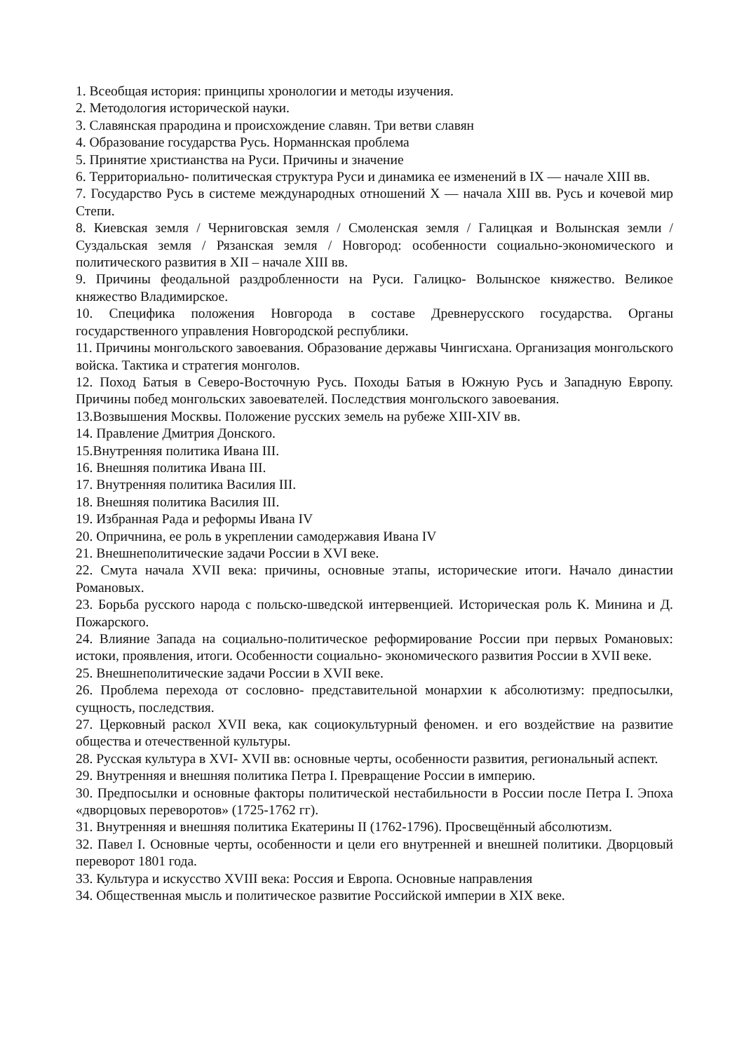1. Всеобщая история: принципы хронологии и методы изучения.
2. Методология исторической науки.
3. Славянская прародина и происхождение славян. Три ветви славян
4. Образование государства Русь. Норманнская проблема
5. Принятие христианства на Руси. Причины и значение
6. Территориально- политическая структура Руси и динамика ее изменений в IX — начале XIII вв.
7. Государство Русь в системе международных отношений X — начала XIII вв. Русь и кочевой мир Степи.
8. Киевская земля / Черниговская земля / Смоленская земля / Галицкая и Волынская земли / Суздальская земля / Рязанская земля / Новгород: особенности социально-экономического и политического развития в XII – начале XIII вв.
9. Причины феодальной раздробленности на Руси. Галицко- Волынское княжество. Великое княжество Владимирское.
10. Специфика положения Новгорода в составе Древнерусского государства. Органы государственного управления Новгородской республики.
11. Причины монгольского завоевания. Образование державы Чингисхана. Организация монгольского войска. Тактика и стратегия монголов.
12. Поход Батыя в Северо-Восточную Русь. Походы Батыя в Южную Русь и Западную Европу. Причины побед монгольских завоевателей. Последствия монгольского завоевания.
13.Возвышения Москвы. Положение русских земель на рубеже XIII-XIV вв.
14. Правление Дмитрия Донского.
15.Внутренняя политика Ивана III.
16. Внешняя политика Ивана III.
17. Внутренняя политика Василия III.
18. Внешняя политика Василия III.
19. Избранная Рада и реформы Ивана IV
20. Опричнина, ее роль в укреплении самодержавия Ивана IV
21. Внешнеполитические задачи России в XVI веке.
22. Смута начала XVII века: причины, основные этапы, исторические итоги. Начало династии Романовых.
23. Борьба русского народа с польско-шведской интервенцией. Историческая роль К. Минина и Д. Пожарского.
24. Влияние Запада на социально-политическое реформирование России при первых Романовых: истоки, проявления, итоги. Особенности социально- экономического развития России в XVII веке.
25. Внешнеполитические задачи России в XVII веке.
26. Проблема перехода от сословно- представительной монархии к абсолютизму: предпосылки, сущность, последствия.
27. Церковный раскол XVII века, как социокультурный феномен. и его воздействие на развитие общества и отечественной культуры.
28. Русская культура в XVI- XVII вв: основные черты, особенности развития, региональный аспект.
29. Внутренняя и внешняя политика Петра I. Превращение России в империю.
30. Предпосылки и основные факторы политической нестабильности в России после Петра I. Эпоха «дворцовых переворотов» (1725-1762 гг).
31. Внутренняя и внешняя политика Екатерины II (1762-1796). Просвещённый абсолютизм.
32. Павел I. Основные черты, особенности и цели его внутренней и внешней политики. Дворцовый переворот 1801 года.
33. Культура и искусство XVIII века: Россия и Европа. Основные направления
34. Общественная мысль и политическое развитие Российской империи в XIX веке.